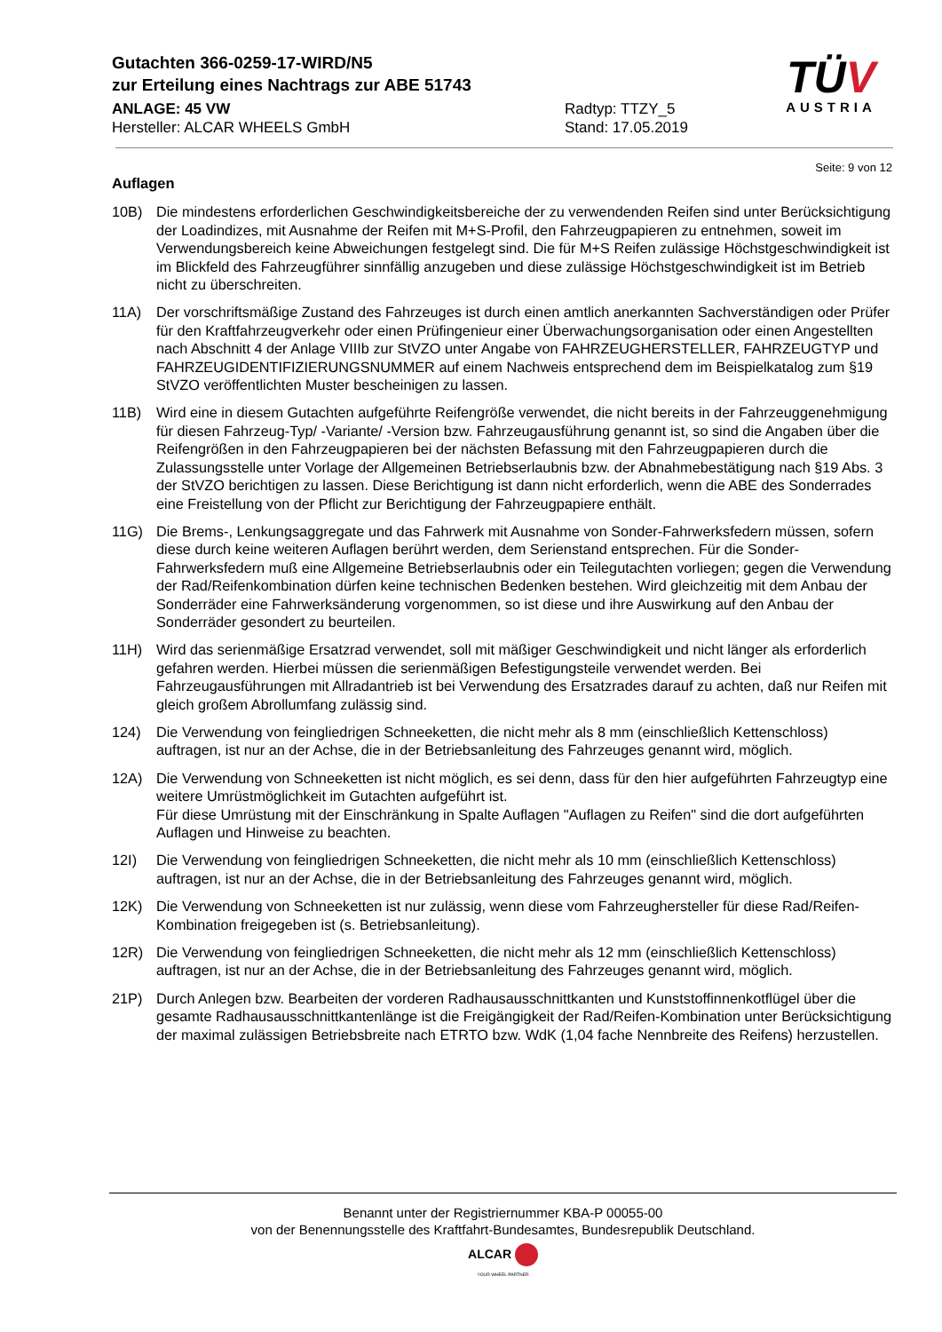Gutachten 366-0259-17-WIRD/N5
zur Erteilung eines Nachtrags zur ABE 51743
ANLAGE: 45 VW Radtyp: TTZY_5
Hersteller: ALCAR WHEELS GmbH Stand: 17.05.2019
TÜV
AUSTRIA
Seite: 9 von 12
Auflagen
10B) Die mindestens erforderlichen Geschwindigkeitsbereiche der zu verwendenden Reifen sind unter Berücksichtigung der Loadindizes, mit Ausnahme der Reifen mit M+S-Profil, den Fahrzeugpapieren zu entnehmen, soweit im Verwendungsbereich keine Abweichungen festgelegt sind. Die für M+S Reifen zulässige Höchstgeschwindigkeit ist im Blickfeld des Fahrzeugführer sinnfällig anzugeben und diese zulässige Höchstgeschwindigkeit ist im Betrieb nicht zu überschreiten.
11A) Der vorschriftsmäßige Zustand des Fahrzeuges ist durch einen amtlich anerkannten Sachverständigen oder Prüfer für den Kraftfahrzeugverkehr oder einen Prüfingenieur einer Überwachungsorganisation oder einen Angestellten nach Abschnitt 4 der Anlage VIIIb zur StVZO unter Angabe von FAHRZEUGHERSTELLER, FAHRZEUGTYP und FAHRZEUGIDENTIFIZIERUNGSNUMMER auf einem Nachweis entsprechend dem im Beispielkatalog zum §19 StVZO veröffentlichten Muster bescheinigen zu lassen.
11B) Wird eine in diesem Gutachten aufgeführte Reifengröße verwendet, die nicht bereits in der Fahrzeuggenehmigung für diesen Fahrzeug-Typ/ -Variante/ -Version bzw. Fahrzeugausführung genannt ist, so sind die Angaben über die Reifengrößen in den Fahrzeugpapieren bei der nächsten Befassung mit den Fahrzeugpapieren durch die Zulassungsstelle unter Vorlage der Allgemeinen Betriebserlaubnis bzw. der Abnahmebestätigung nach §19 Abs. 3 der StVZO berichtigen zu lassen. Diese Berichtigung ist dann nicht erforderlich, wenn die ABE des Sonderrades eine Freistellung von der Pflicht zur Berichtigung der Fahrzeugpapiere enthält.
11G) Die Brems-, Lenkungsaggregate und das Fahrwerk mit Ausnahme von Sonder-Fahrwerksfedern müssen, sofern diese durch keine weiteren Auflagen berührt werden, dem Serienstand entsprechen. Für die Sonder-Fahrwerksfedern muß eine Allgemeine Betriebserlaubnis oder ein Teilegutachten vorliegen; gegen die Verwendung der Rad/Reifenkombination dürfen keine technischen Bedenken bestehen. Wird gleichzeitig mit dem Anbau der Sonderräder eine Fahrwerksänderung vorgenommen, so ist diese und ihre Auswirkung auf den Anbau der Sonderräder gesondert zu beurteilen.
11H) Wird das serienmäßige Ersatzrad verwendet, soll mit mäßiger Geschwindigkeit und nicht länger als erforderlich gefahren werden. Hierbei müssen die serienmäßigen Befestigungsteile verwendet werden. Bei Fahrzeugausführungen mit Allradantrieb ist bei Verwendung des Ersatzrades darauf zu achten, daß nur Reifen mit gleich großem Abrollumfang zulässig sind.
124) Die Verwendung von feingliedrigen Schneeketten, die nicht mehr als 8 mm (einschließlich Kettenschloss) auftragen, ist nur an der Achse, die in der Betriebsanleitung des Fahrzeuges genannt wird, möglich.
12A) Die Verwendung von Schneeketten ist nicht möglich, es sei denn, dass für den hier aufgeführten Fahrzeugtyp eine weitere Umrüstmöglichkeit im Gutachten aufgeführt ist.
Für diese Umrüstung mit der Einschränkung in Spalte Auflagen "Auflagen zu Reifen" sind die dort aufgeführten Auflagen und Hinweise zu beachten.
12I) Die Verwendung von feingliedrigen Schneeketten, die nicht mehr als 10 mm (einschließlich Kettenschloss) auftragen, ist nur an der Achse, die in der Betriebsanleitung des Fahrzeuges genannt wird, möglich.
12K) Die Verwendung von Schneeketten ist nur zulässig, wenn diese vom Fahrzeughersteller für diese Rad/Reifen-Kombination freigegeben ist (s. Betriebsanleitung).
12R) Die Verwendung von feingliedrigen Schneeketten, die nicht mehr als 12 mm (einschließlich Kettenschloss) auftragen, ist nur an der Achse, die in der Betriebsanleitung des Fahrzeuges genannt wird, möglich.
21P) Durch Anlegen bzw. Bearbeiten der vorderen Radhausausschnittkanten und Kunststoffinnenkotflügel über die gesamte Radhausausschnittkantenlänge ist die Freigängigkeit der Rad/Reifen-Kombination unter Berücksichtigung der maximal zulässigen Betriebsbreite nach ETRTO bzw. WdK (1,04 fache Nennbreite des Reifens) herzustellen.
Benannt unter der Registriernummer KBA-P 00055-00
von der Benennungsstelle des Kraftfahrt-Bundesamtes, Bundesrepublik Deutschland.
ALCAR
YOUR WHEEL PARTNER